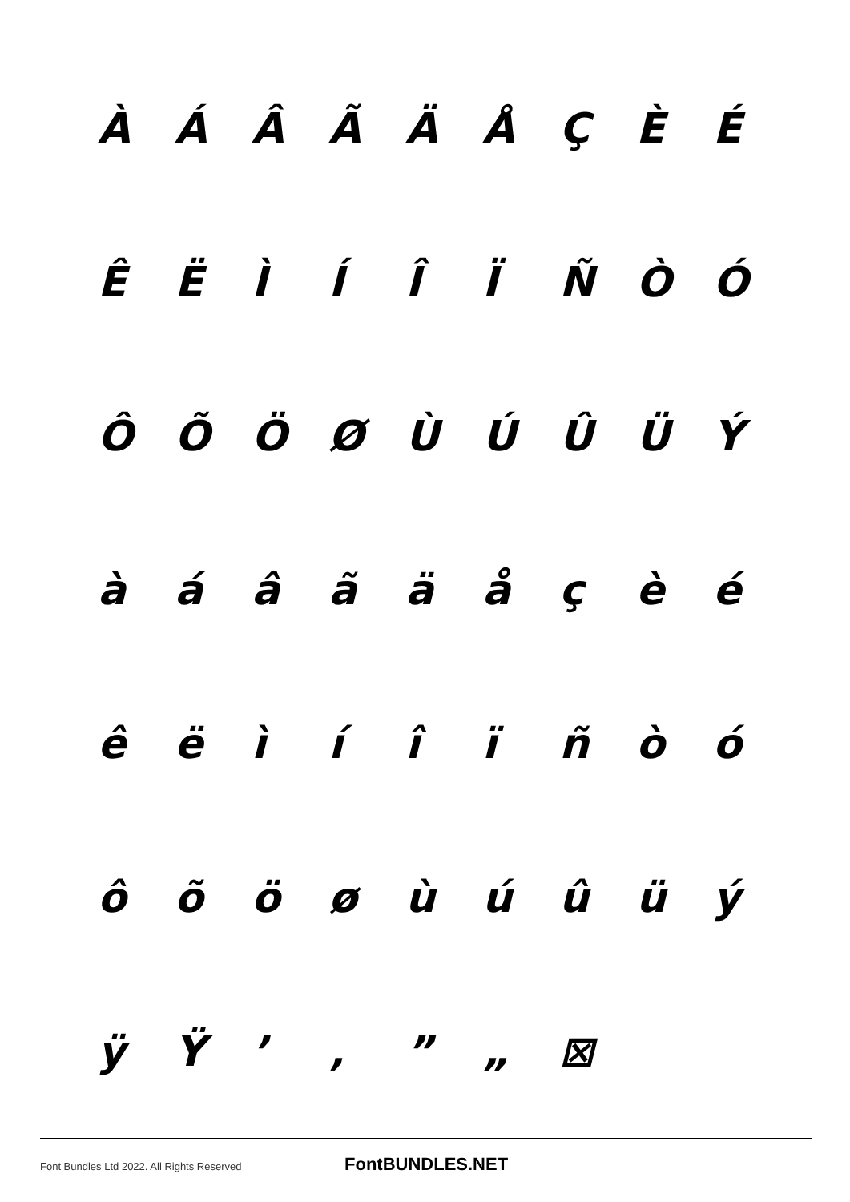ÀÁÂÃÄÅÇÈÉ
ÊËÌÍÎÏÑÒÓ
ÔÕÖØÙÚÛÜÝ
àáâãäåçèé
êëìíîïñòó
ôõöøùúûüý
ÿŸ’ ‚” „ ⊠
Font Bundles Ltd 2022. All Rights Reserved
FontBUNDLES.NET